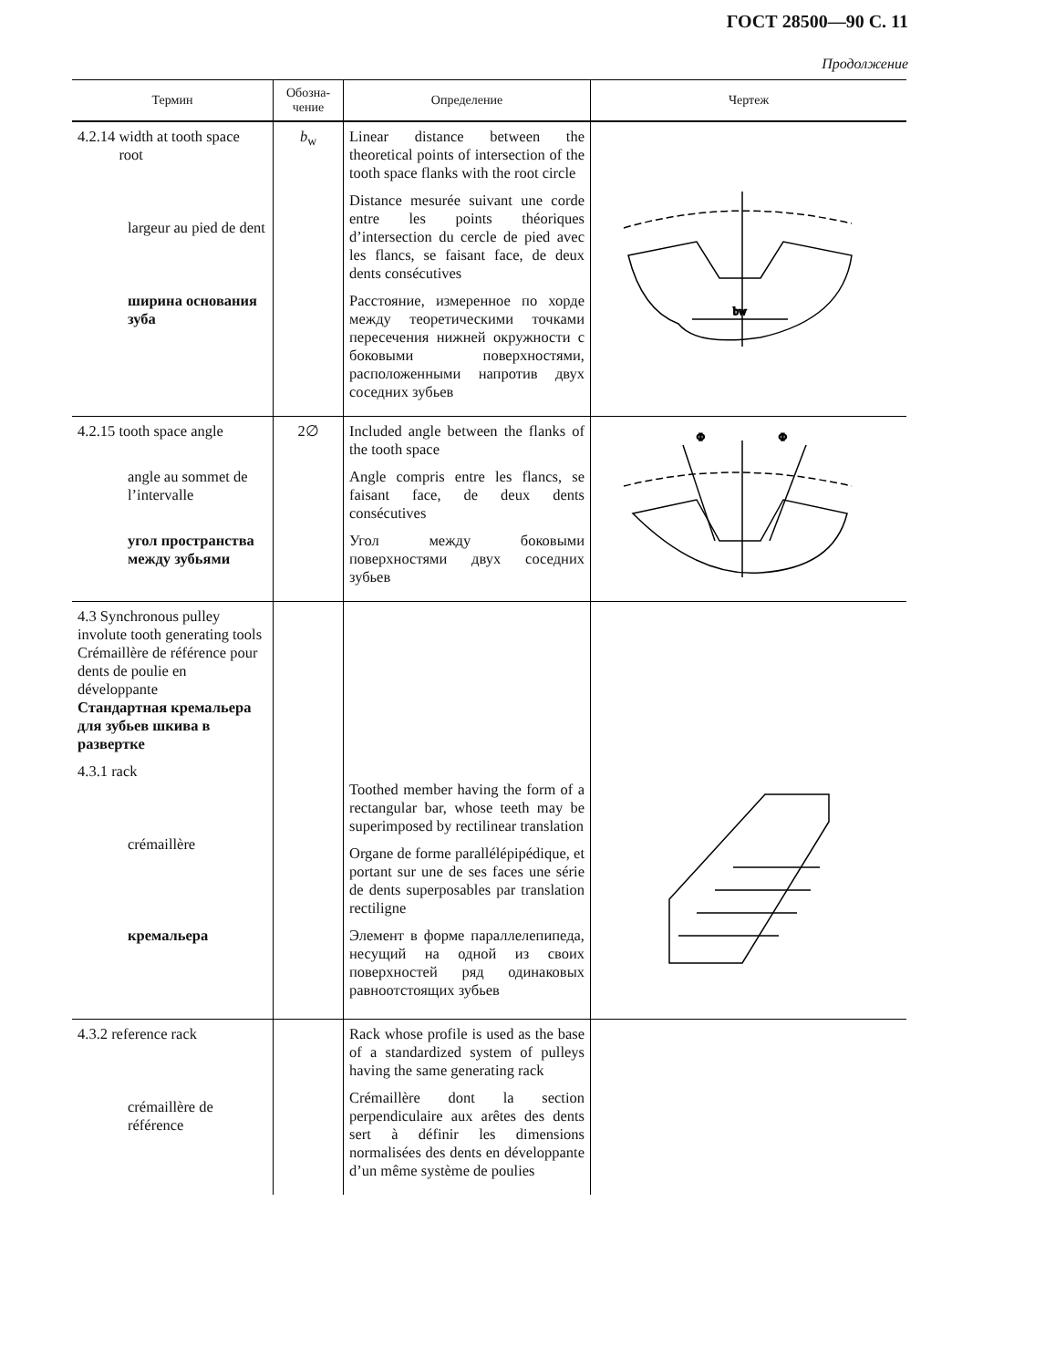ГОСТ 28500—90 С. 11
Продолжение
| Термин | Обозна- чение | Определение | Чертеж |
| --- | --- | --- | --- |
| 4.2.14 width at tooth space root largeur au pied de dent ширина основания зуба | b<sub>w</sub> | Linear distance between the theoretical points of intersection of the tooth space flanks with the root circle Distance mesurée suivant une corde entre les points théoriques d’intersection du cercle de pied avec les flancs, se faisant face, de deux dents consécutives Расстояние, измеренное по хорде между теоретическими точками пересечения нижней окружности с боковыми поверхностями, расположенными напротив двух соседних зубьев | bw |
| 4.2.15 tooth space angle angle au sommet de l’intervalle угол пространства между зубьями | 2∅ | Included angle between the flanks of the tooth space Angle compris entre les flancs, se faisant face, de deux dents consécutives Угол между боковыми поверхностями двух соседних зубьев | Φ Φ |
| 4.3 Synchronous pulley involute tooth generating tools Crémaillère de référence pour dents de poulie en développante Стандартная кремальера для зубьев шкива в развертке 4.3.1 rack crémaillère кремальера | | Toothed member having the form of a rectangular bar, whose teeth may be superimposed by rectilinear translation Organe de forme parallélépipédique, et portant sur une de ses faces une série de dents superposables par translation rectiligne Элемент в форме параллелепипеда, несущий на одной из своих поверхностей ряд одинаковых равноотстоящих зубьев | |
| 4.3.2 reference rack crémaillère de référence | | Rack whose profile is used as the base of a standardized system of pulleys having the same generating rack Crémaillère dont la section perpendiculaire aux arêtes des dents sert à définir les dimensions normalisées des dents en développante d’un même système de poulies | |